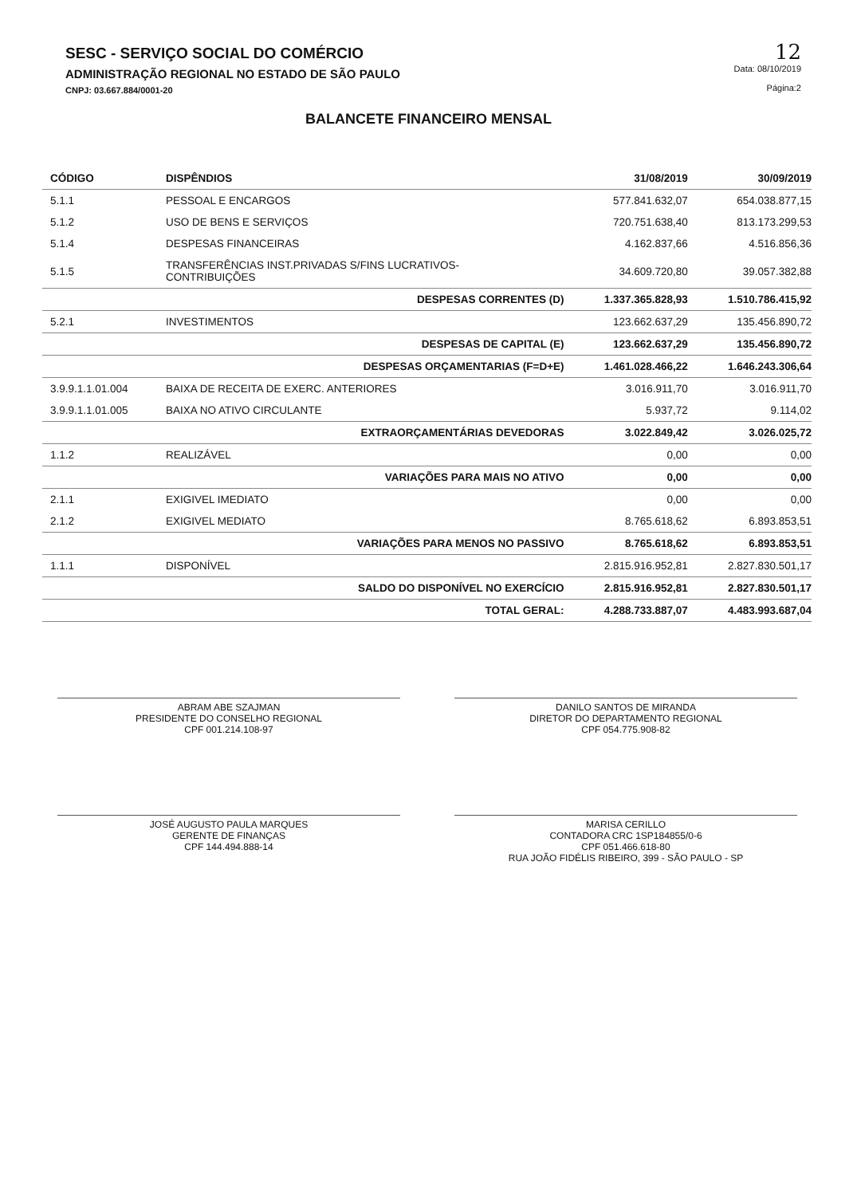SESC - SERVIÇO SOCIAL DO COMÉRCIO
ADMINISTRAÇÃO REGIONAL NO ESTADO DE SÃO PAULO
CNPJ: 03.667.884/0001-20
12
Data: 08/10/2019
Página:2
BALANCETE FINANCEIRO MENSAL
| CÓDIGO | DISPÊNDIOS | 31/08/2019 | 30/09/2019 |
| --- | --- | --- | --- |
| 5.1.1 | PESSOAL E ENCARGOS | 577.841.632,07 | 654.038.877,15 |
| 5.1.2 | USO DE BENS E SERVIÇOS | 720.751.638,40 | 813.173.299,53 |
| 5.1.4 | DESPESAS FINANCEIRAS | 4.162.837,66 | 4.516.856,36 |
| 5.1.5 | TRANSFERÊNCIAS INST.PRIVADAS S/FINS LUCRATIVOS- CONTRIBUIÇÕES | 34.609.720,80 | 39.057.382,88 |
| | DESPESAS CORRENTES (D) | 1.337.365.828,93 | 1.510.786.415,92 |
| 5.2.1 | INVESTIMENTOS | 123.662.637,29 | 135.456.890,72 |
| | DESPESAS DE CAPITAL (E) | 123.662.637,29 | 135.456.890,72 |
| | DESPESAS ORÇAMENTARIAS (F=D+E) | 1.461.028.466,22 | 1.646.243.306,64 |
| 3.9.9.1.1.01.004 | BAIXA DE RECEITA DE EXERC. ANTERIORES | 3.016.911,70 | 3.016.911,70 |
| 3.9.9.1.1.01.005 | BAIXA NO ATIVO CIRCULANTE | 5.937,72 | 9.114,02 |
| | EXTRAORÇAMENTÁRIAS DEVEDORAS | 3.022.849,42 | 3.026.025,72 |
| 1.1.2 | REALIZÁVEL | 0,00 | 0,00 |
| | VARIAÇÕES PARA MAIS NO ATIVO | 0,00 | 0,00 |
| 2.1.1 | EXIGIVEL IMEDIATO | 0,00 | 0,00 |
| 2.1.2 | EXIGIVEL MEDIATO | 8.765.618,62 | 6.893.853,51 |
| | VARIAÇÕES PARA MENOS NO PASSIVO | 8.765.618,62 | 6.893.853,51 |
| 1.1.1 | DISPONÍVEL | 2.815.916.952,81 | 2.827.830.501,17 |
| | SALDO DO DISPONÍVEL NO EXERCÍCIO | 2.815.916.952,81 | 2.827.830.501,17 |
| | TOTAL GERAL: | 4.288.733.887,07 | 4.483.993.687,04 |
ABRAM ABE SZAJMAN
PRESIDENTE DO CONSELHO REGIONAL
CPF 001.214.108-97
JOSÉ AUGUSTO PAULA MARQUES
GERENTE DE FINANÇAS
CPF 144.494.888-14
DANILO SANTOS DE MIRANDA
DIRETOR DO DEPARTAMENTO REGIONAL
CPF 054.775.908-82
MARISA CERILLO
CONTADORA CRC 1SP184855/0-6
CPF 051.466.618-80
RUA JOÃO FIDÉLIS RIBEIRO, 399 - SÃO PAULO - SP